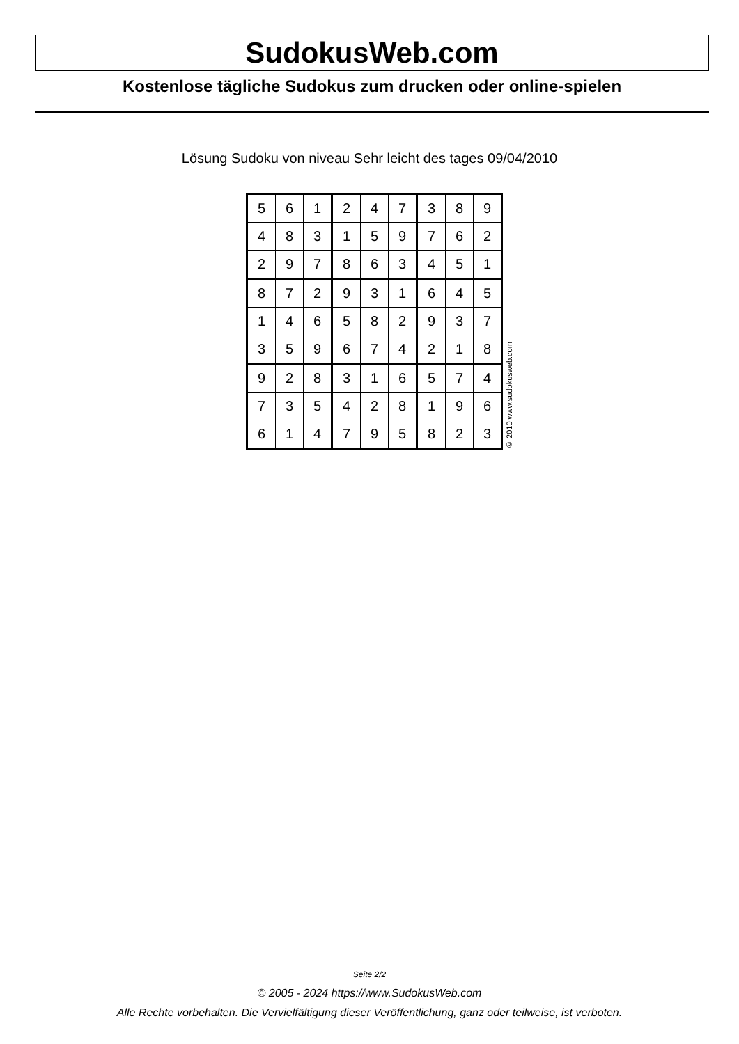SudokusWeb.com
Kostenlose tägliche Sudokus zum drucken oder online-spielen
Lösung Sudoku von niveau Sehr leicht des tages 09/04/2010
| 5 | 6 | 1 | 2 | 4 | 7 | 3 | 8 | 9 |
| 4 | 8 | 3 | 1 | 5 | 9 | 7 | 6 | 2 |
| 2 | 9 | 7 | 8 | 6 | 3 | 4 | 5 | 1 |
| 8 | 7 | 2 | 9 | 3 | 1 | 6 | 4 | 5 |
| 1 | 4 | 6 | 5 | 8 | 2 | 9 | 3 | 7 |
| 3 | 5 | 9 | 6 | 7 | 4 | 2 | 1 | 8 |
| 9 | 2 | 8 | 3 | 1 | 6 | 5 | 7 | 4 |
| 7 | 3 | 5 | 4 | 2 | 8 | 1 | 9 | 6 |
| 6 | 1 | 4 | 7 | 9 | 5 | 8 | 2 | 3 |
© 2010 www.sudokusweb.com
Seite 2/2
© 2005 - 2024 https://www.SudokusWeb.com
Alle Rechte vorbehalten. Die Vervielfältigung dieser Veröffentlichung, ganz oder teilweise, ist verboten.